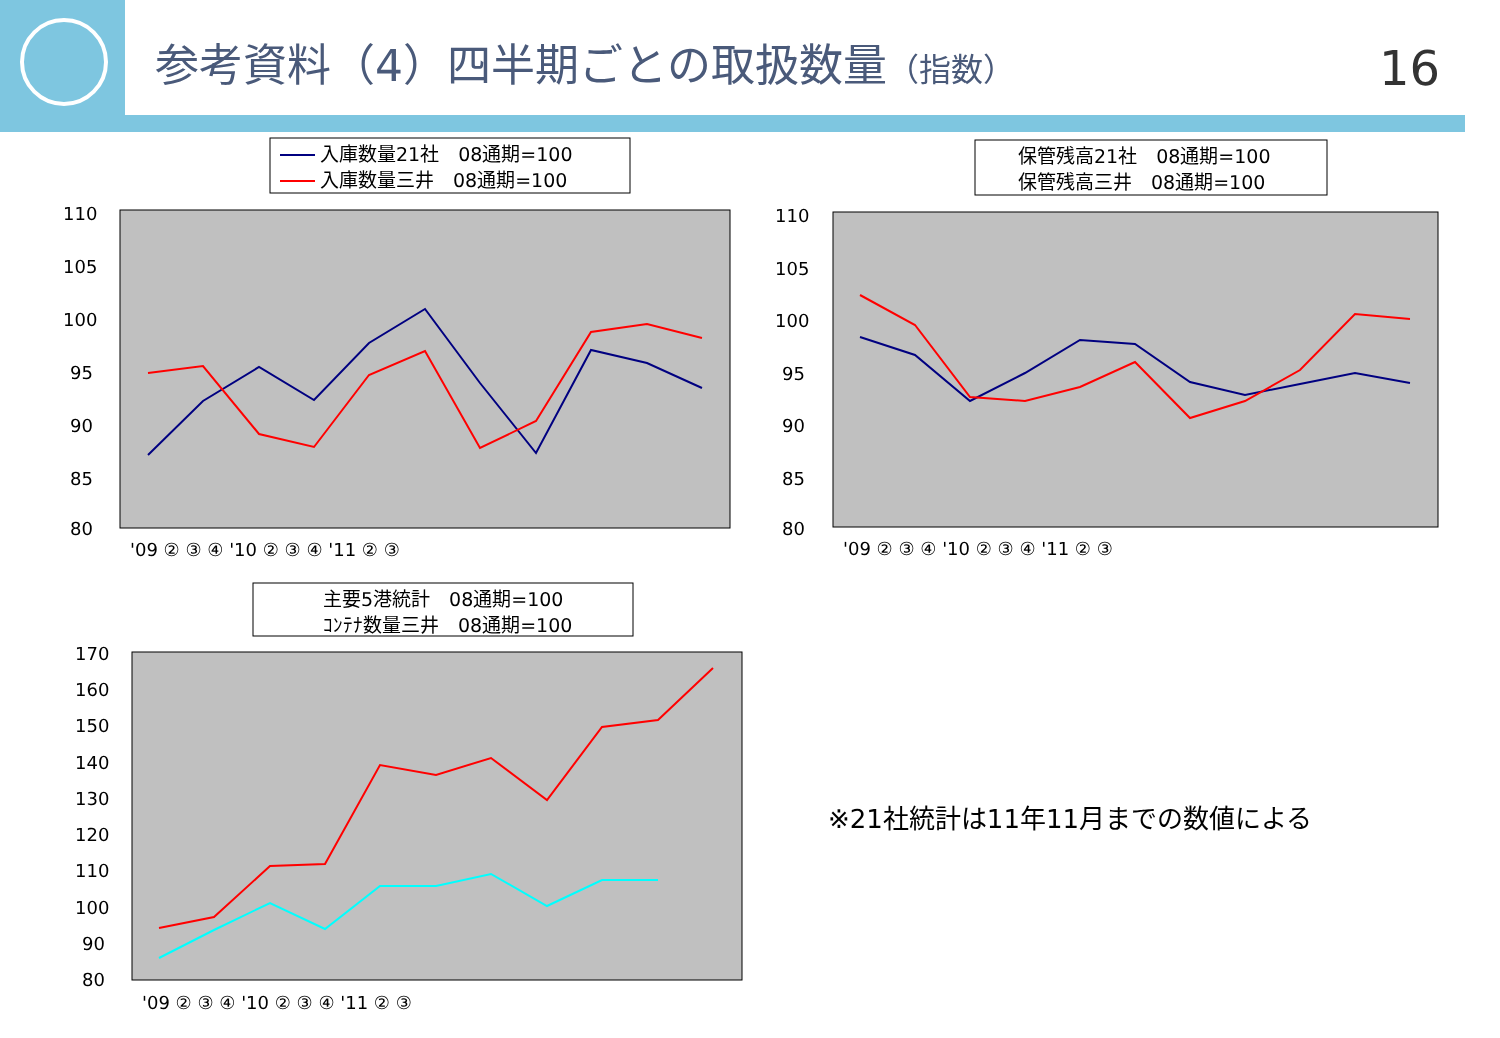参考資料（4）四半期ごとの取扱数量（指数）
16
入庫数量21社　08通期=100
入庫数量三井　08通期=100
110
105
100
95
90
85
80
'09 ② ③ ④ '10 ② ③ ④ '11 ② ③
保管残高21社　08通期=100
保管残高三井　08通期=100
110
105
100
95
90
85
80
'09 ② ③ ④ '10 ② ③ ④ '11 ② ③
主要5港統計　08通期=100
ｺﾝﾃﾅ数量三井　08通期=100
170
160
150
140
130
120
110
100
90
80
'09 ② ③ ④ '10 ② ③ ④ '11 ② ③
※21社統計は11年11月までの数値による